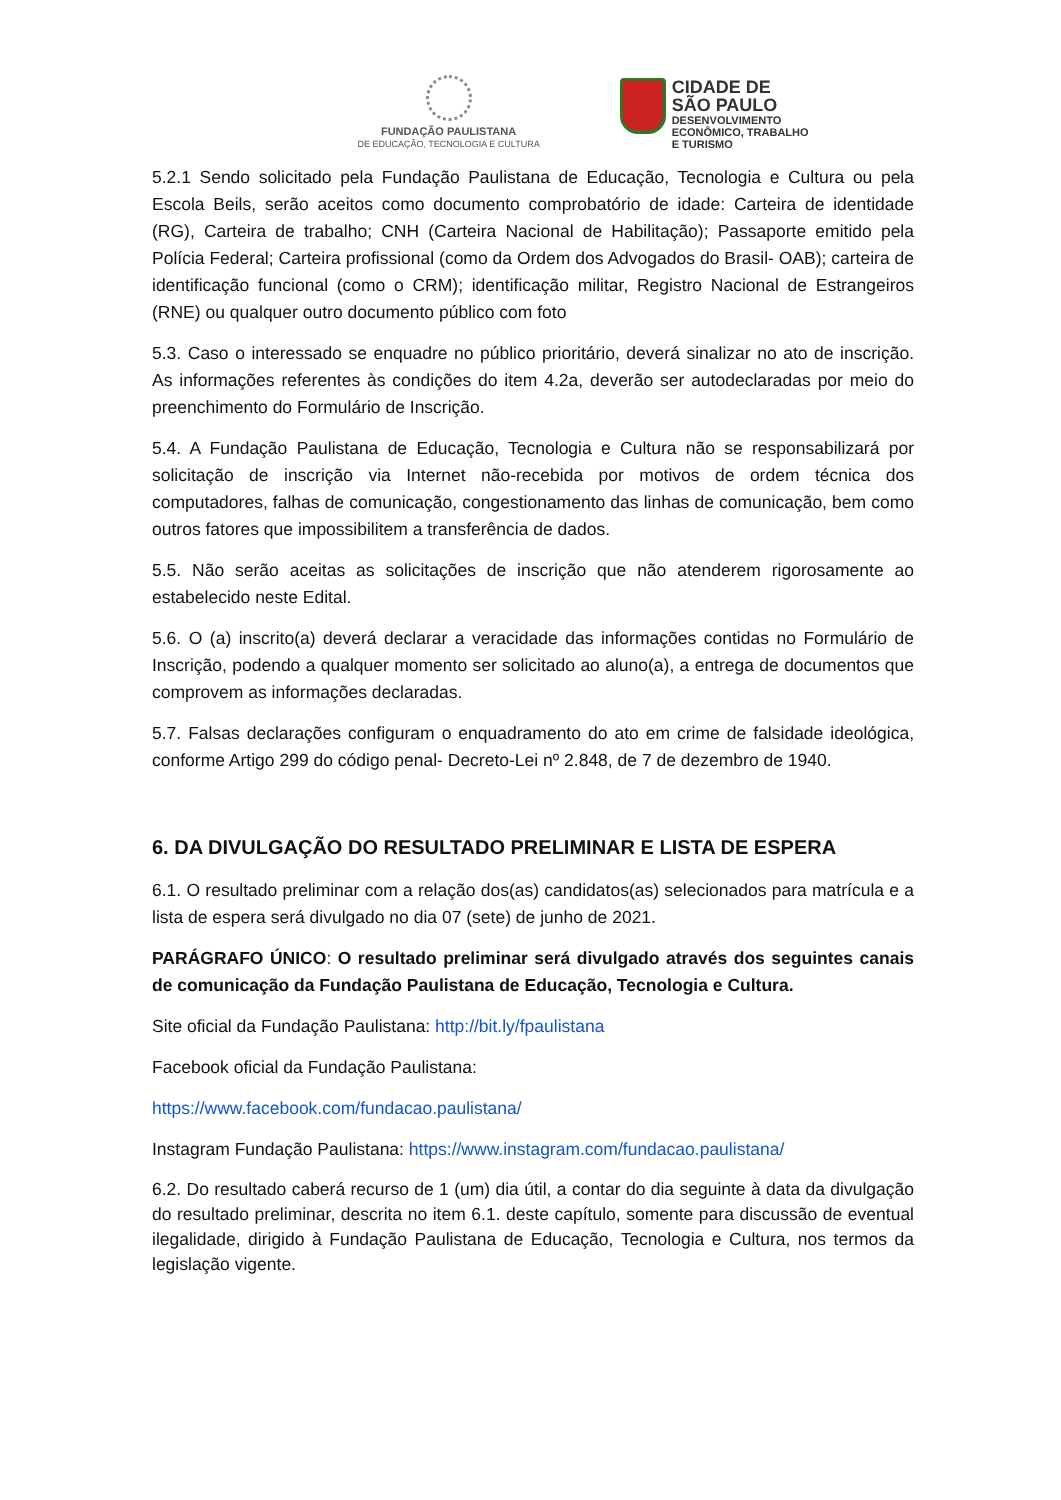FUNDAÇÃO PAULISTANA
DE EDUCAÇÃO, TECNOLOGIA E CULTURA
CIDADE DE
SÃO PAULO
DESENVOLVIMENTO
ECONÔMICO, TRABALHO
E TURISMO
5.2.1 Sendo solicitado pela Fundação Paulistana de Educação, Tecnologia e Cultura ou pela Escola Beils, serão aceitos como documento comprobatório de idade: Carteira de identidade (RG), Carteira de trabalho; CNH (Carteira Nacional de Habilitação); Passaporte emitido pela Polícia Federal; Carteira profissional (como da Ordem dos Advogados do Brasil- OAB); carteira de identificação funcional (como o CRM); identificação militar, Registro Nacional de Estrangeiros (RNE) ou qualquer outro documento público com foto
5.3. Caso o interessado se enquadre no público prioritário, deverá sinalizar no ato de inscrição. As informações referentes às condições do item 4.2a, deverão ser autodeclaradas por meio do preenchimento do Formulário de Inscrição.
5.4. A Fundação Paulistana de Educação, Tecnologia e Cultura não se responsabilizará por solicitação de inscrição via Internet não-recebida por motivos de ordem técnica dos computadores, falhas de comunicação, congestionamento das linhas de comunicação, bem como outros fatores que impossibilitem a transferência de dados.
5.5. Não serão aceitas as solicitações de inscrição que não atenderem rigorosamente ao estabelecido neste Edital.
5.6. O (a) inscrito(a) deverá declarar a veracidade das informações contidas no Formulário de Inscrição, podendo a qualquer momento ser solicitado ao aluno(a), a entrega de documentos que comprovem as informações declaradas.
5.7. Falsas declarações configuram o enquadramento do ato em crime de falsidade ideológica, conforme Artigo 299 do código penal- Decreto-Lei nº 2.848, de 7 de dezembro de 1940.
6. DA DIVULGAÇÃO DO RESULTADO PRELIMINAR E LISTA DE ESPERA
6.1. O resultado preliminar com a relação dos(as) candidatos(as) selecionados para matrícula e a lista de espera será divulgado no dia 07 (sete) de junho de 2021.
PARÁGRAFO ÚNICO: O resultado preliminar será divulgado através dos seguintes canais de comunicação da Fundação Paulistana de Educação, Tecnologia e Cultura.
Site oficial da Fundação Paulistana: http://bit.ly/fpaulistana
Facebook oficial da Fundação Paulistana:
https://www.facebook.com/fundacao.paulistana/
Instagram Fundação Paulistana: https://www.instagram.com/fundacao.paulistana/
6.2. Do resultado caberá recurso de 1 (um) dia útil, a contar do dia seguinte à data da divulgação do resultado preliminar, descrita no item 6.1. deste capítulo, somente para discussão de eventual ilegalidade, dirigido à Fundação Paulistana de Educação, Tecnologia e Cultura, nos termos da legislação vigente.